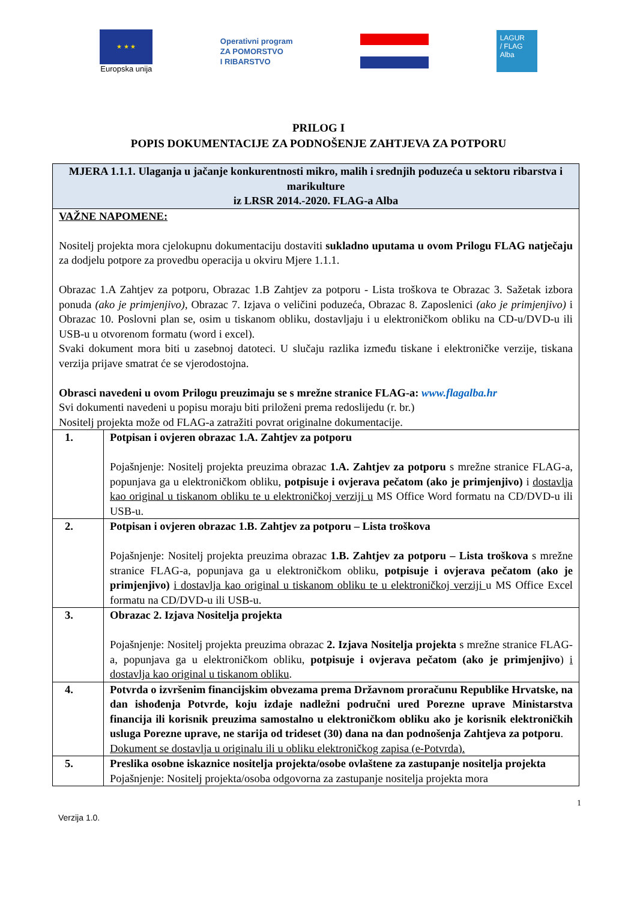★ ★ ★
Europska unija
Operativni program
ZA POMORSTVO
I RIBARSTVO
LAGUR
/ FLAG
Alba
PRILOG I
POPIS DOKUMENTACIJE ZA PODNOŠENJE ZAHTJEVA ZA POTPORU
| MJERA 1.1.1. Ulaganja u jačanje konkurentnosti mikro, malih i srednjih poduzeća u sektoru ribarstva i marikulture iz LRSR 2014.-2020. FLAG-a Alba | |
| --- | --- |
| VAŽNE NAPOMENE: Nositelj projekta mora cjelokupnu dokumentaciju dostaviti sukladno uputama u ovom Prilogu FLAG natječaju za dodjelu potpore za provedbu operacija u okviru Mjere 1.1.1. Obrazac 1.A Zahtjev za potporu, Obrazac 1.B Zahtjev za potporu - Lista troškova te Obrazac 3. Sažetak izbora ponuda (ako je primjenjivo), Obrazac 7. Izjava o veličini poduzeća, Obrazac 8. Zaposlenici (ako je primjenjivo) i Obrazac 10. Poslovni plan se, osim u tiskanom obliku, dostavljaju i u elektroničkom obliku na CD-u/DVD-u ili USB-u u otvorenom formatu (word i excel). Svaki dokument mora biti u zasebnoj datoteci. U slučaju razlika između tiskane i elektroničke verzije, tiskana verzija prijave smatrat će se vjerodostojna. Obrasci navedeni u ovom Prilogu preuzimaju se s mrežne stranice FLAG-a: www.flagalba.hr Svi dokumenti navedeni u popisu moraju biti priloženi prema redoslijedu (r. br.) Nositelj projekta može od FLAG-a zatražiti povrat originalne dokumentacije. | |
| 1. | Potpisan i ovjeren obrazac 1.A. Zahtjev za potporu Pojašnjenje: Nositelj projekta preuzima obrazac 1.A. Zahtjev za potporu s mrežne stranice FLAG-a, popunjava ga u elektroničkom obliku, potpisuje i ovjerava pečatom (ako je primjenjivo) i dostavlja kao original u tiskanom obliku te u elektroničkoj verziji u MS Office Word formatu na CD/DVD-u ili USB-u. |
| 2. | Potpisan i ovjeren obrazac 1.B. Zahtjev za potporu – Lista troškova Pojašnjenje: Nositelj projekta preuzima obrazac 1.B. Zahtjev za potporu – Lista troškova s mrežne stranice FLAG-a, popunjava ga u elektroničkom obliku, potpisuje i ovjerava pečatom (ako je primjenjivo) i dostavlja kao original u tiskanom obliku te u elektroničkoj verziji u MS Office Excel formatu na CD/DVD-u ili USB-u. |
| 3. | Obrazac 2. Izjava Nositelja projekta Pojašnjenje: Nositelj projekta preuzima obrazac 2. Izjava Nositelja projekta s mrežne stranice FLAG-a, popunjava ga u elektroničkom obliku, potpisuje i ovjerava pečatom (ako je primjenjivo ) i dostavlja kao original u tiskanom obliku . |
| 4. | Potvrda o izvršenim financijskim obvezama prema Državnom proračunu Republike Hrvatske, na dan ishođenja Potvrde, koju izdaje nadležni područni ured Porezne uprave Ministarstva financija ili korisnik preuzima samostalno u elektroničkom obliku ako je korisnik elektroničkih usluga Porezne uprave, ne starija od trideset (30) dana na dan podnošenja Zahtjeva za potporu . Dokument se dostavlja u originalu ili u obliku elektroničkog zapisa (e-Potvrda). |
| 5. | Preslika osobne iskaznice nositelja projekta/osobe ovlaštene za zastupanje nositelja projekta Pojašnjenje: Nositelj projekta/osoba odgovorna za zastupanje nositelja projekta mora |
1
Verzija 1.0.